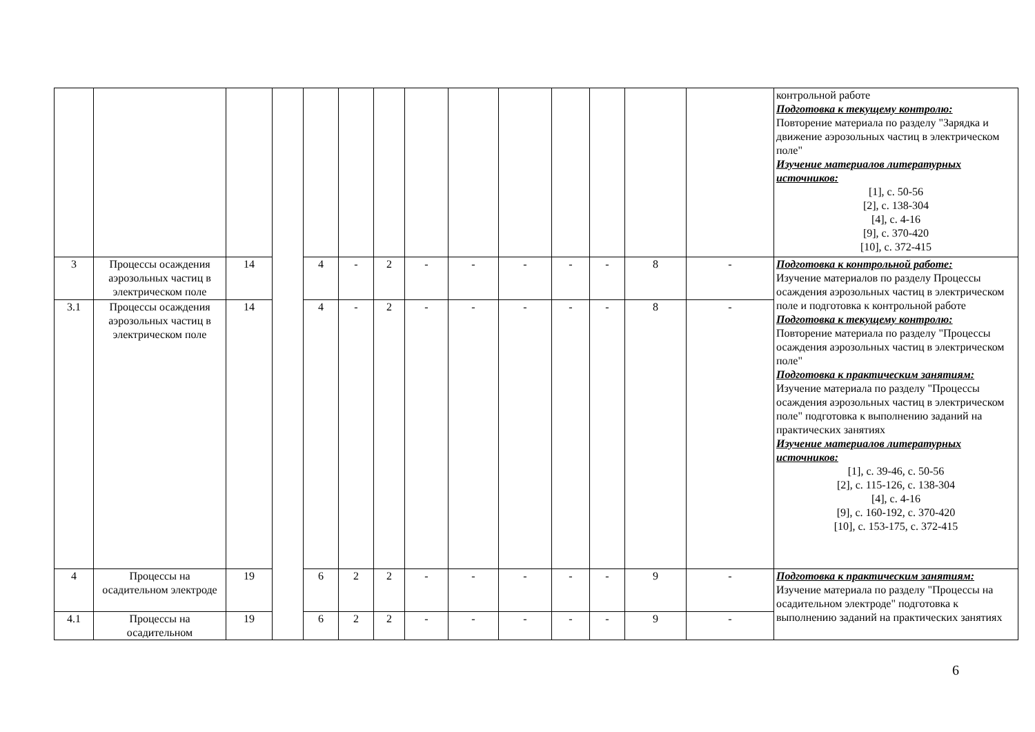| | | | | | | | | | | | | | | контрольной работе Подготовка к текущему контролю: Повторение материала по разделу "Зарядка и движение аэрозольных частиц в электрическом поле" Изучение материалов литературных источников: [1], с. 50-56 [2], с. 138-304 [4], с. 4-16 [9], с. 370-420 [10], с. 372-415 |
| 3 | Процессы осаждения аэрозольных частиц в электрическом поле | 14 | | 4 | - | 2 | - | - | - | - | - | 8 | - | Подготовка к контрольной работе: Изучение материалов по разделу Процессы осаждения аэрозольных частиц в электрическом поле и подготовка к контрольной работе Подготовка к текущему контролю: Повторение материала по разделу "Процессы осаждения аэрозольных частиц в электрическом поле" Подготовка к практическим занятиям: Изучение материала по разделу "Процессы осаждения аэрозольных частиц в электрическом поле" подготовка к выполнению заданий на практических занятиях Изучение материалов литературных источников: [1], с. 39-46, с. 50-56 [2], с. 115-126, с. 138-304 [4], с. 4-16 [9], с. 160-192, с. 370-420 [10], с. 153-175, с. 372-415 |
| 3.1 | Процессы осаждения аэрозольных частиц в электрическом поле | 14 | | 4 | - | 2 | - | - | - | - | - | 8 | - | |
| 4 | Процессы на осадительном электроде | 19 | | 6 | 2 | 2 | - | - | - | - | - | 9 | - | Подготовка к практическим занятиям: Изучение материала по разделу "Процессы на осадительном электроде" подготовка к выполнению заданий на практических занятиях |
| 4.1 | Процессы на осадительном | 19 | | 6 | 2 | 2 | - | - | - | - | - | 9 | - | |
6